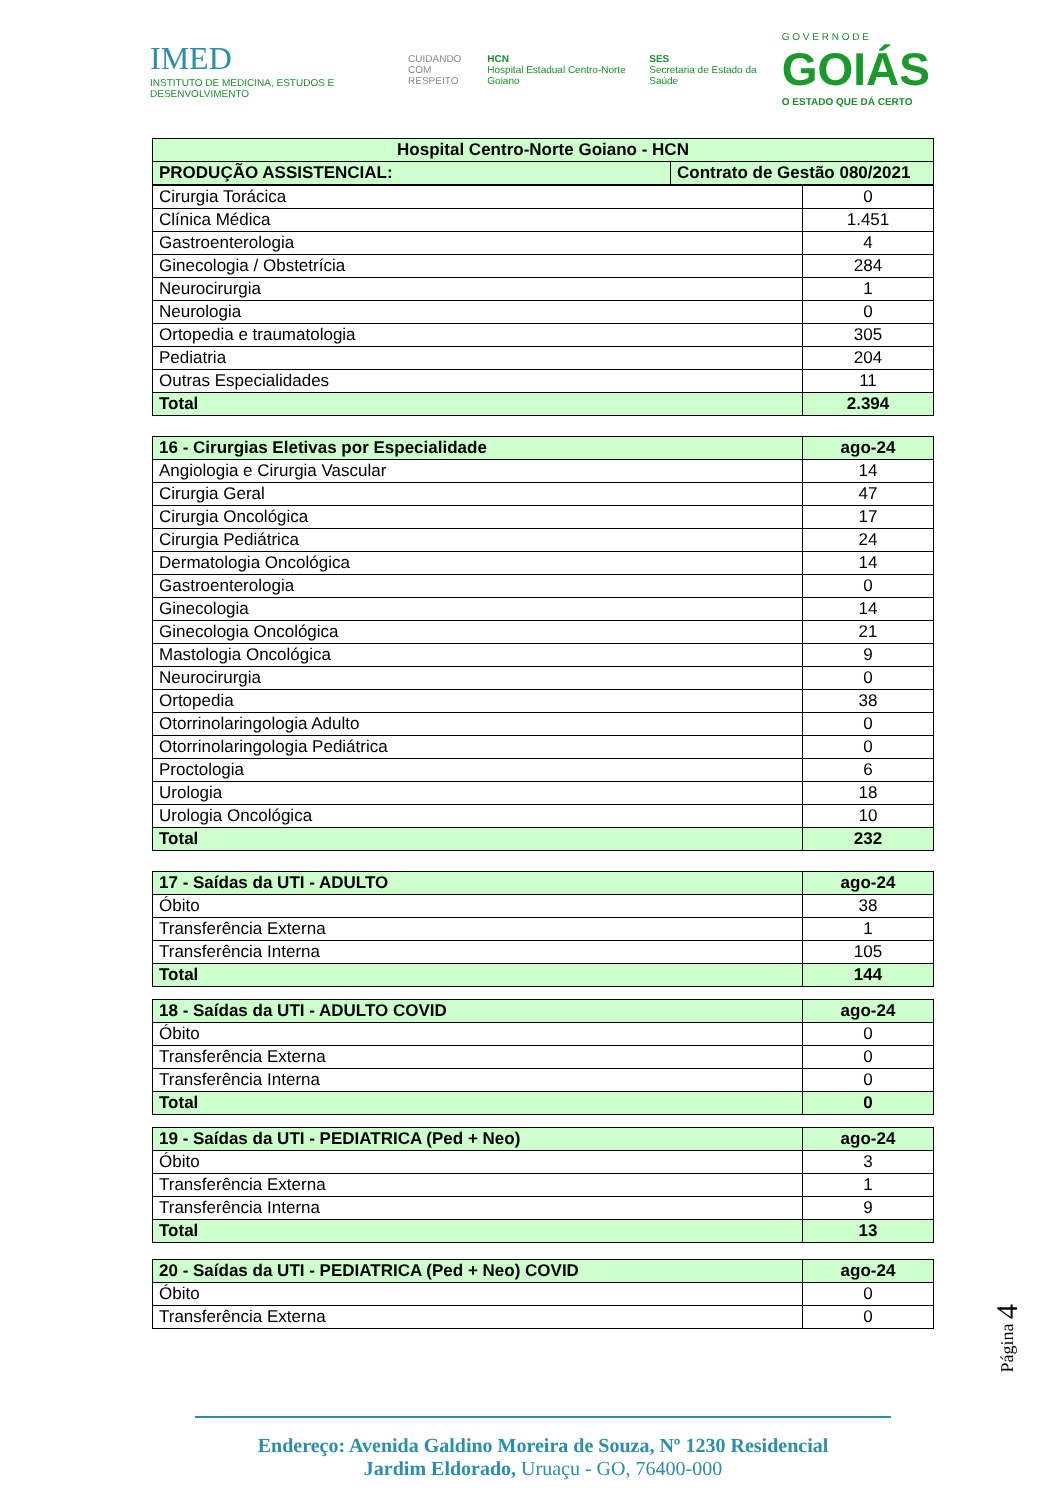IMED
INSTITUTO DE MEDICINA, ESTUDOS E DESENVOLVIMENTO
CUIDANDO
COM RESPEITO
HCN
Hospital Estadual Centro-Norte Goiano
SES
Secretaria de Estado da Saúde
G O V E R N O D E
GOIÁS
O ESTADO QUE DÁ CERTO
| Hospital Centro-Norte Goiano - HCN | |
| PRODUÇÃO ASSISTENCIAL: | Contrato de Gestão 080/2021 |
| Cirurgia Torácica | 0 |
| Clínica Médica | 1.451 |
| Gastroenterologia | 4 |
| Ginecologia / Obstetrícia | 284 |
| Neurocirurgia | 1 |
| Neurologia | 0 |
| Ortopedia e traumatologia | 305 |
| Pediatria | 204 |
| Outras Especialidades | 11 |
| Total | 2.394 |
| 16 - Cirurgias Eletivas por Especialidade | ago-24 |
| Angiologia e Cirurgia Vascular | 14 |
| Cirurgia Geral | 47 |
| Cirurgia Oncológica | 17 |
| Cirurgia Pediátrica | 24 |
| Dermatologia Oncológica | 14 |
| Gastroenterologia | 0 |
| Ginecologia | 14 |
| Ginecologia Oncológica | 21 |
| Mastologia Oncológica | 9 |
| Neurocirurgia | 0 |
| Ortopedia | 38 |
| Otorrinolaringologia Adulto | 0 |
| Otorrinolaringologia Pediátrica | 0 |
| Proctologia | 6 |
| Urologia | 18 |
| Urologia Oncológica | 10 |
| Total | 232 |
| 17 - Saídas da UTI - ADULTO | ago-24 |
| Óbito | 38 |
| Transferência Externa | 1 |
| Transferência Interna | 105 |
| Total | 144 |
| 18 - Saídas da UTI - ADULTO COVID | ago-24 |
| Óbito | 0 |
| Transferência Externa | 0 |
| Transferência Interna | 0 |
| Total | 0 |
| 19 - Saídas da UTI - PEDIATRICA (Ped + Neo) | ago-24 |
| Óbito | 3 |
| Transferência Externa | 1 |
| Transferência Interna | 9 |
| Total | 13 |
| 20 - Saídas da UTI - PEDIATRICA (Ped + Neo) COVID | ago-24 |
| Óbito | 0 |
| Transferência Externa | 0 |
Página 4
Endereço: Avenida Galdino Moreira de Souza, Nº 1230 Residencial
Jardim Eldorado, Uruaçu - GO, 76400-000